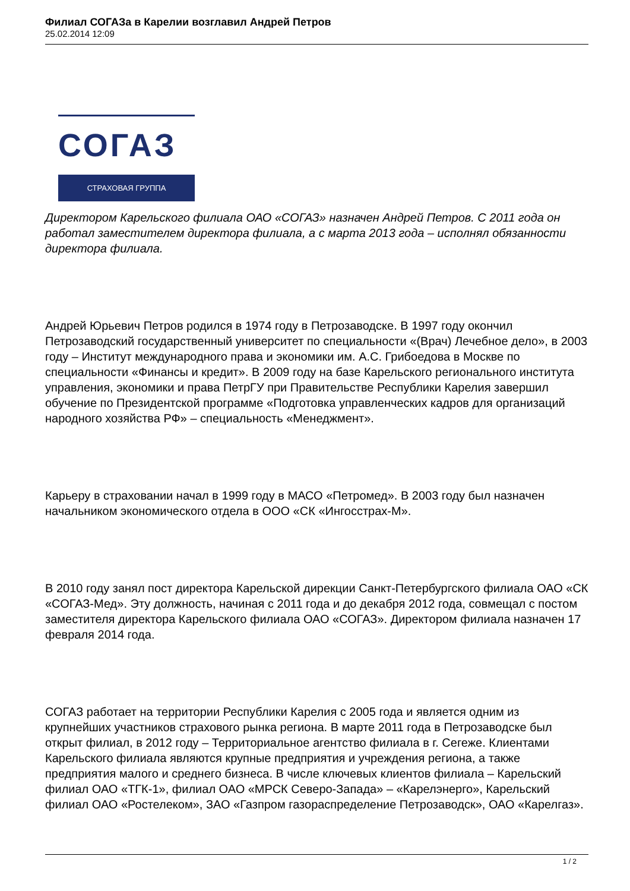Филиал СОГАЗа в Карелии возглавил Андрей Петров
25.02.2014 12:09
СОГАЗ
СТРАХОВАЯ ГРУППА
Директором Карельского филиала ОАО «СОГАЗ» назначен Андрей Петров. С 2011 года он работал заместителем директора филиала, а с марта 2013 года – исполнял обязанности директора филиала.
Андрей Юрьевич Петров родился в 1974 году в Петрозаводске. В 1997 году окончил Петрозаводский государственный университет по специальности «(Врач) Лечебное дело», в 2003 году – Институт международного права и экономики им. А.С. Грибоедова в Москве по специальности «Финансы и кредит». В 2009 году на базе Карельского регионального института управления, экономики и права ПетрГУ при Правительстве Республики Карелия завершил обучение по Президентской программе «Подготовка управленческих кадров для организаций народного хозяйства РФ» – специальность «Менеджмент».
Карьеру в страховании начал в 1999 году в МАСО «Петромед». В 2003 году был назначен начальником экономического отдела в ООО «СК «Ингосстрах-М».
В 2010 году занял пост директора Карельской дирекции Санкт-Петербургского филиала ОАО «СК «СОГАЗ-Мед». Эту должность, начиная с 2011 года и до декабря 2012 года, совмещал с постом заместителя директора Карельского филиала ОАО «СОГАЗ». Директором филиала назначен 17 февраля 2014 года.
СОГАЗ работает на территории Республики Карелия с 2005 года и является одним из крупнейших участников страхового рынка региона. В марте 2011 года в Петрозаводске был открыт филиал, в 2012 году – Территориальное агентство филиала в г. Сегеже. Клиентами Карельского филиала являются крупные предприятия и учреждения региона, а также предприятия малого и среднего бизнеса. В числе ключевых клиентов филиала – Карельский филиал ОАО «ТГК-1», филиал ОАО «МРСК Северо-Запада» – «Карелэнерго», Карельский филиал ОАО «Ростелеком», ЗАО «Газпром газораспределение Петрозаводск», ОАО «Карелгаз».
1 / 2